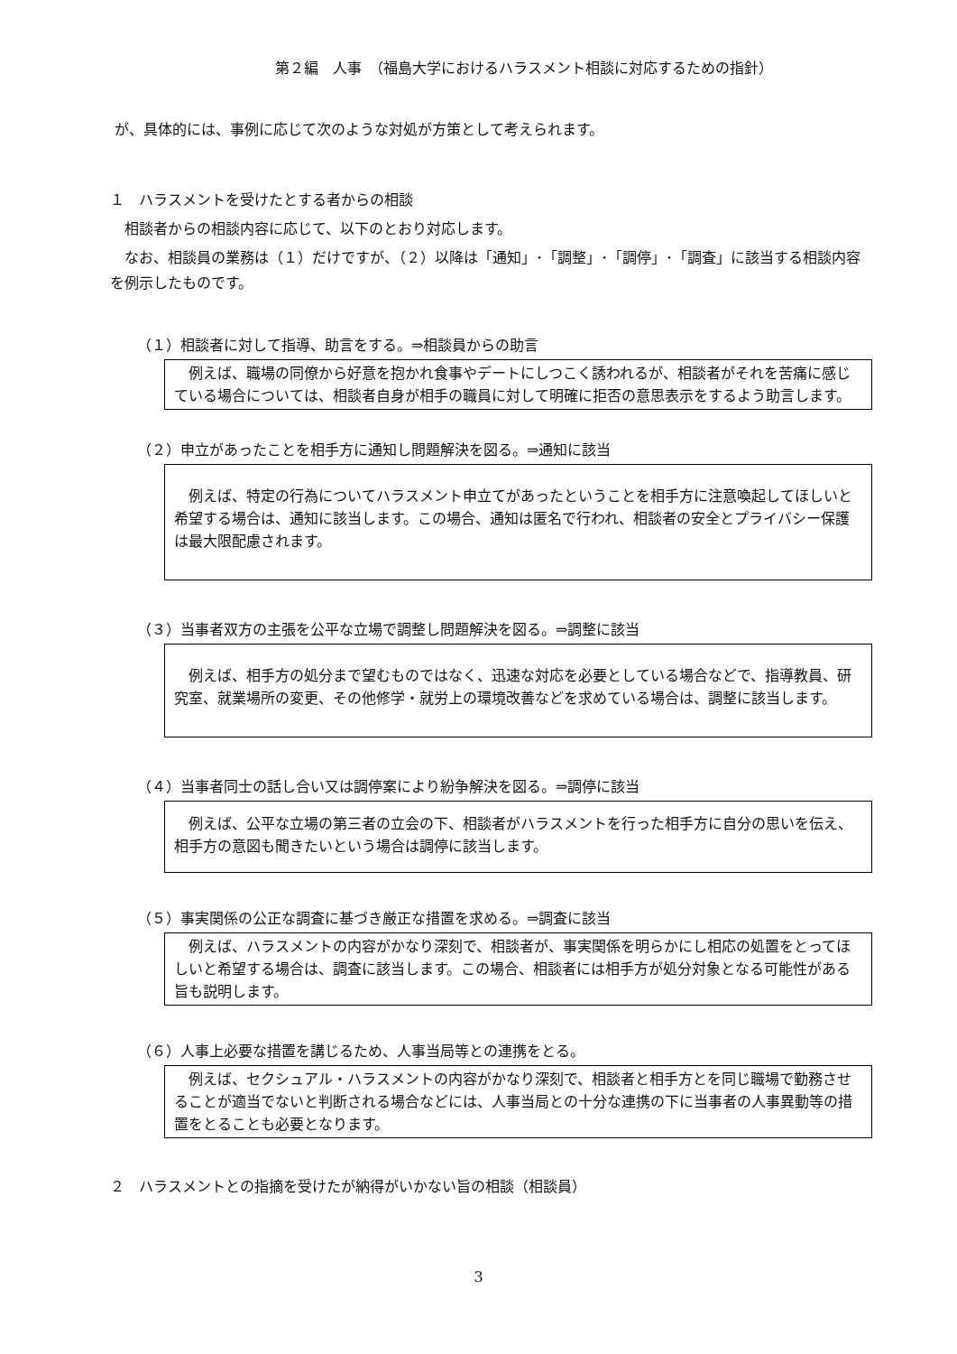第２編　人事　（福島大学におけるハラスメント相談に対応するための指針）
が、具体的には、事例に応じて次のような対処が方策として考えられます。
１　ハラスメントを受けたとする者からの相談
　相談者からの相談内容に応じて、以下のとおり対応します。
　なお、相談員の業務は（１）だけですが、（２）以降は「通知」･「調整」･「調停」･「調査」に該当する相談内容を例示したものです。
（１）相談者に対して指導、助言をする。⇒相談員からの助言
　例えば、職場の同僚から好意を抱かれ食事やデートにしつこく誘われるが、相談者がそれを苦痛に感じている場合については、相談者自身が相手の職員に対して明確に拒否の意思表示をするよう助言します。
（２）申立があったことを相手方に通知し問題解決を図る。⇒通知に該当
　例えば、特定の行為についてハラスメント申立てがあったということを相手方に注意喚起してほしいと希望する場合は、通知に該当します。この場合、通知は匿名で行われ、相談者の安全とプライバシー保護は最大限配慮されます。
（３）当事者双方の主張を公平な立場で調整し問題解決を図る。⇒調整に該当
　例えば、相手方の処分まで望むものではなく、迅速な対応を必要としている場合などで、指導教員、研究室、就業場所の変更、その他修学・就労上の環境改善などを求めている場合は、調整に該当します。
（４）当事者同士の話し合い又は調停案により紛争解決を図る。⇒調停に該当
　例えば、公平な立場の第三者の立会の下、相談者がハラスメントを行った相手方に自分の思いを伝え、相手方の意図も聞きたいという場合は調停に該当します。
（５）事実関係の公正な調査に基づき厳正な措置を求める。⇒調査に該当
　例えば、ハラスメントの内容がかなり深刻で、相談者が、事実関係を明らかにし相応の処置をとってほしいと希望する場合は、調査に該当します。この場合、相談者には相手方が処分対象となる可能性がある旨も説明します。
（６）人事上必要な措置を講じるため、人事当局等との連携をとる。
　例えば、セクシュアル・ハラスメントの内容がかなり深刻で、相談者と相手方とを同じ職場で勤務させることが適当でないと判断される場合などには、人事当局との十分な連携の下に当事者の人事異動等の措置をとることも必要となります。
２　ハラスメントとの指摘を受けたが納得がいかない旨の相談（相談員）
3